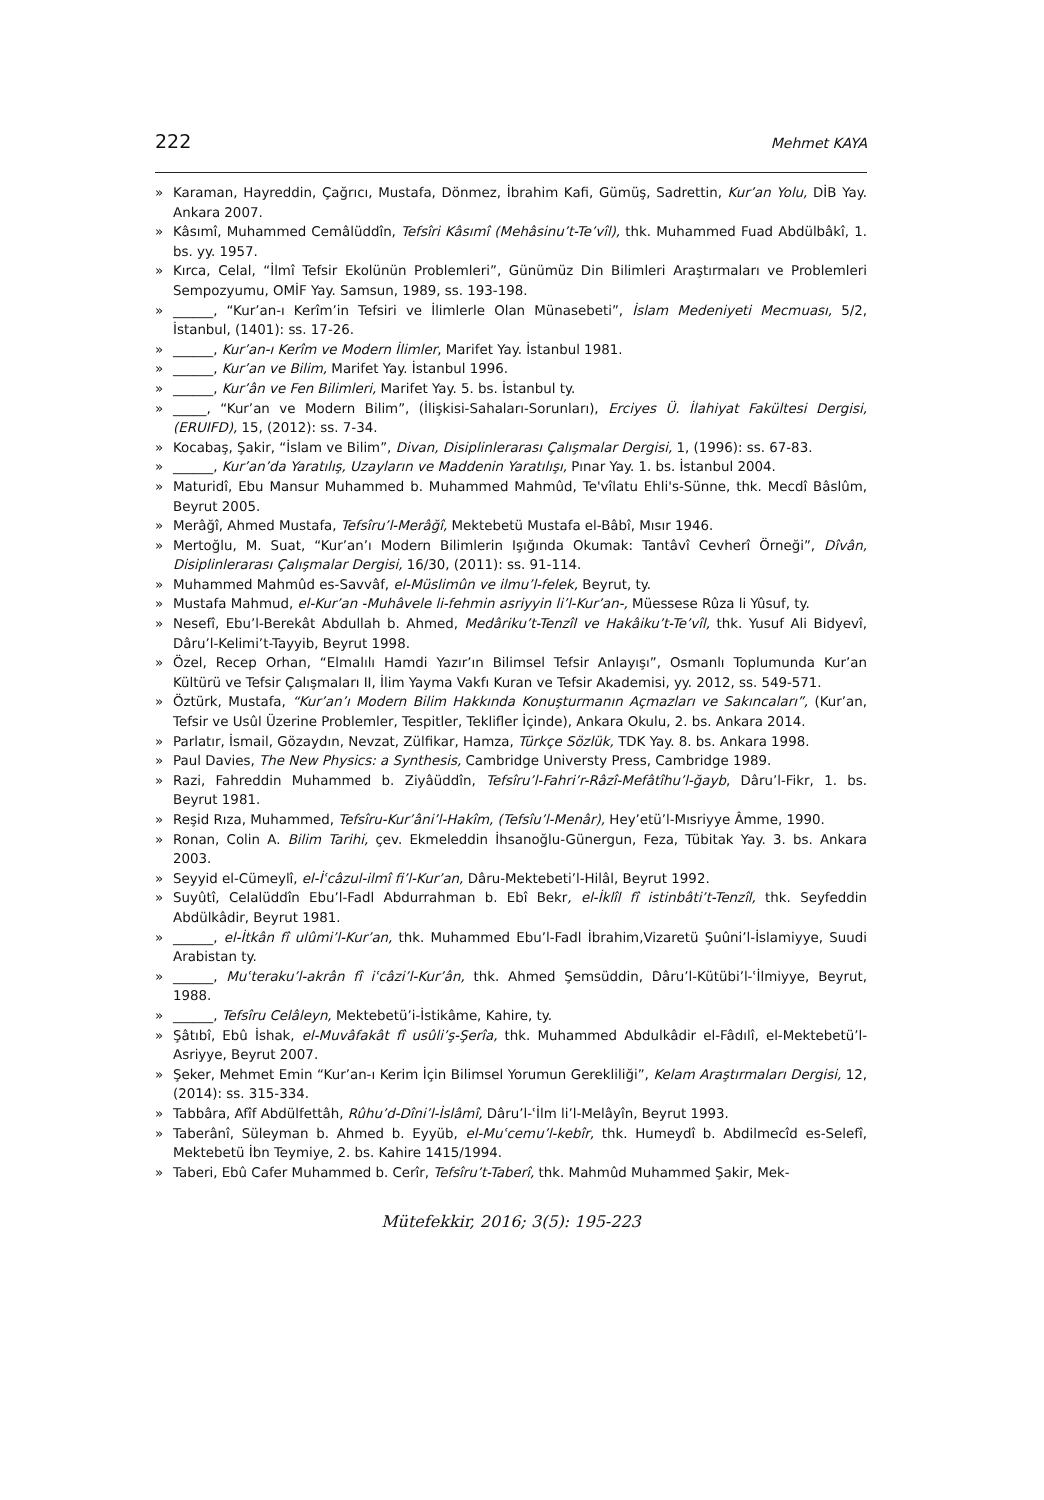222 Mehmet KAYA
» Karaman, Hayreddin, Çağrıcı, Mustafa, Dönmez, İbrahim Kafi, Gümüş, Sadrettin, Kur’an Yolu, DİB Yay. Ankara 2007.
» Kâsımî, Muhammed Cemâlüddîn, Tefsîri Kâsımî (Mehâsinu’t-Te’vîl), thk. Muhammed Fuad Abdülbâkî, 1. bs. yy. 1957.
» Kırca, Celal, “İlmî Tefsir Ekolünün Problemleri”, Günümüz Din Bilimleri Araştırmaları ve Problemleri Sempozyumu, OMİF Yay. Samsun, 1989, ss. 193-198.
» ______, “Kur’an-ı Kerîm’in Tefsiri ve İlimlerle Olan Münasebeti”, İslam Medeniyeti Mecmuası, 5/2, İstanbul, (1401): ss. 17-26.
» ______, Kur’an-ı Kerîm ve Modern İlimler, Marifet Yay. İstanbul 1981.
» ______, Kur’an ve Bilim, Marifet Yay. İstanbul 1996.
» ______, Kur’ân ve Fen Bilimleri, Marifet Yay. 5. bs. İstanbul ty.
» _____, “Kur’an ve Modern Bilim”, (İlişkisi-Sahaları-Sorunları), Erciyes Ü. İlahiyat Fakültesi Dergisi, (ERUIFD), 15, (2012): ss. 7-34.
» Kocabaş, Şakir, “İslam ve Bilim”, Divan, Disiplinlerarası Çalışmalar Dergisi, 1, (1996): ss. 67-83.
» ______, Kur’an’da Yaratılış, Uzayların ve Maddenin Yaratılışı, Pınar Yay. 1. bs. İstanbul 2004.
» Maturidî, Ebu Mansur Muhammed b. Muhammed Mahmûd, Te'vîlatu Ehli's-Sünne, thk. Mecdî Bâslûm, Beyrut 2005.
» Merâğî, Ahmed Mustafa, Tefsîru’l-Merâğî, Mektebetü Mustafa el-Bâbî, Mısır 1946.
» Mertoğlu, M. Suat, “Kur’an’ı Modern Bilimlerin Işığında Okumak: Tantâvî Cevherî Örneği”, Dîvân, Disiplinlerarası Çalışmalar Dergisi, 16/30, (2011): ss. 91-114.
» Muhammed Mahmûd es-Savvâf, el-Müslimûn ve ilmu’l-felek, Beyrut, ty.
» Mustafa Mahmud, el-Kur’an -Muhâvele li-fehmin asriyyin li’l-Kur’an-, Müessese Rûza li Yûsuf, ty.
» Nesefî, Ebu’l-Berekât Abdullah b. Ahmed, Medâriku’t-Tenzîl ve Hakâiku’t-Te’vîl, thk. Yusuf Ali Bidyevî, Dâru’l-Kelimi’t-Tayyib, Beyrut 1998.
» Özel, Recep Orhan, “Elmalılı Hamdi Yazır’ın Bilimsel Tefsir Anlayışı”, Osmanlı Toplumunda Kur’an Kültürü ve Tefsir Çalışmaları II, İlim Yayma Vakfı Kuran ve Tefsir Akademisi, yy. 2012, ss. 549-571.
» Öztürk, Mustafa, “Kur’an’ı Modern Bilim Hakkında Konuşturmanın Açmazları ve Sakıncaları”, (Kur’an, Tefsir ve Usûl Üzerine Problemler, Tespitler, Teklifler İçinde), Ankara Okulu, 2. bs. Ankara 2014.
» Parlatır, İsmail, Gözaydın, Nevzat, Zülfikar, Hamza, Türkçe Sözlük, TDK Yay. 8. bs. Ankara 1998.
» Paul Davies, The New Physics: a Synthesis, Cambridge Universty Press, Cambridge 1989.
» Razi, Fahreddin Muhammed b. Ziyâüddîn, Tefsîru’l-Fahri’r-Râzî-Mefâtîhu’l-ğayb, Dâru’l-Fikr, 1. bs. Beyrut 1981.
» Reşid Rıza, Muhammed, Tefsîru-Kur’âni’l-Hakîm, (Tefsîu’l-Menâr), Hey’etü’l-Mısriyye Âmme, 1990.
» Ronan, Colin A. Bilim Tarihi, çev. Ekmeleddin İhsanoğlu-Günergun, Feza, Tübitak Yay. 3. bs. Ankara 2003.
» Seyyid el-Cümeylî, el-İʿcâzul-ilmî fi’l-Kur’an, Dâru-Mektebeti’l-Hilâl, Beyrut 1992.
» Suyûtî, Celalüddîn Ebu’l-Fadl Abdurrahman b. Ebî Bekr, el-İklîl fî istinbâti’t-Tenzîl, thk. Seyfeddin Abdülkâdir, Beyrut 1981.
» ______, el-İtkân fî ulûmi’l-Kur’an, thk. Muhammed Ebu’l-Fadl İbrahim,Vizaretü Şuûni’l-İslamiyye, Suudi Arabistan ty.
» ______, Muʿteraku’l-akrân fî iʿcâzi’l-Kur’ân, thk. Ahmed Şemsüddin, Dâru’l-Kütübi’l-ʿİlmiyye, Beyrut, 1988.
» ______, Tefsîru Celâleyn, Mektebetü’i-İstikâme, Kahire, ty.
» Şâtıbî, Ebû İshak, el-Muvâfakât fî usûli’ş-Şerîa, thk. Muhammed Abdulkâdir el-Fâdılî, el-Mektebetü’l-Asriyye, Beyrut 2007.
» Şeker, Mehmet Emin “Kur’an-ı Kerim İçin Bilimsel Yorumun Gerekliliği”, Kelam Araştırmaları Dergisi, 12, (2014): ss. 315-334.
» Tabbâra, Afîf Abdülfettâh, Rûhu’d-Dîni’l-İslâmî, Dâru’l-ʿİlm li’l-Melâyîn, Beyrut 1993.
» Taberânî, Süleyman b. Ahmed b. Eyyüb, el-Muʿcemu’l-kebîr, thk. Humeydî b. Abdilmecîd es-Selefî, Mektebetü İbn Teymiye, 2. bs. Kahire 1415/1994.
» Taberi, Ebû Cafer Muhammed b. Cerîr, Tefsîru’t-Taberî, thk. Mahmûd Muhammed Şakir, Mek-
Mütefekkir, 2016; 3(5): 195-223